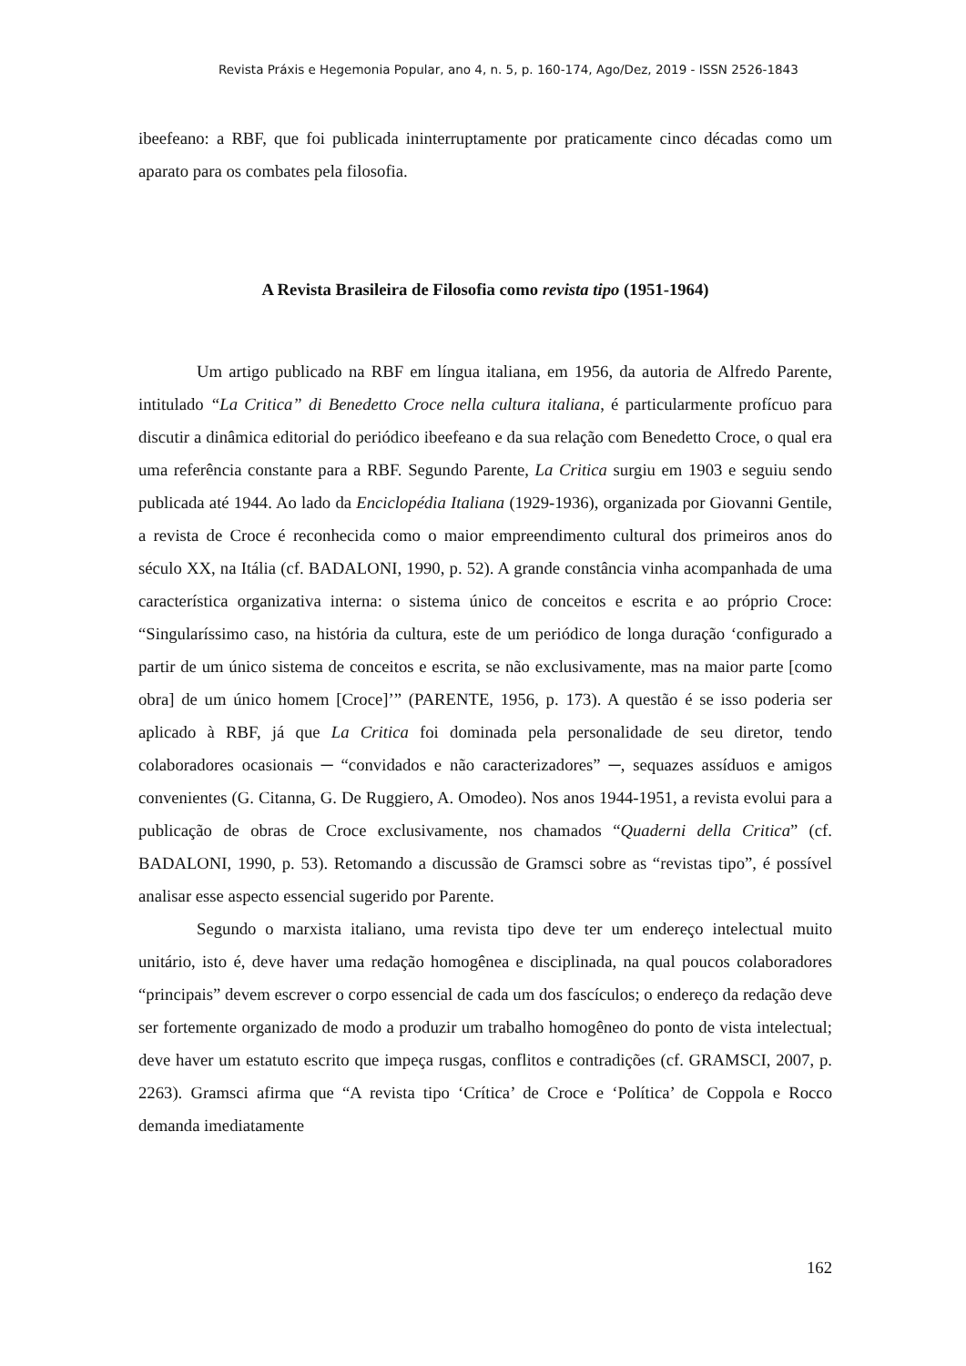Revista Práxis e Hegemonia Popular, ano 4, n. 5, p. 160-174, Ago/Dez, 2019 - ISSN 2526-1843
ibeefeano: a RBF, que foi publicada ininterruptamente por praticamente cinco décadas como um aparato para os combates pela filosofia.
A Revista Brasileira de Filosofia como revista tipo (1951-1964)
Um artigo publicado na RBF em língua italiana, em 1956, da autoria de Alfredo Parente, intitulado “La Critica” di Benedetto Croce nella cultura italiana, é particularmente profícuo para discutir a dinâmica editorial do periódico ibeefeano e da sua relação com Benedetto Croce, o qual era uma referência constante para a RBF. Segundo Parente, La Critica surgiu em 1903 e seguiu sendo publicada até 1944. Ao lado da Enciclopédia Italiana (1929-1936), organizada por Giovanni Gentile, a revista de Croce é reconhecida como o maior empreendimento cultural dos primeiros anos do século XX, na Itália (cf. BADALONI, 1990, p. 52). A grande constância vinha acompanhada de uma característica organizativa interna: o sistema único de conceitos e escrita e ao próprio Croce: “Singularíssimo caso, na história da cultura, este de um periódico de longa duração ‘configurado a partir de um único sistema de conceitos e escrita, se não exclusivamente, mas na maior parte [como obra] de um único homem [Croce]’” (PARENTE, 1956, p. 173). A questão é se isso poderia ser aplicado à RBF, já que La Critica foi dominada pela personalidade de seu diretor, tendo colaboradores ocasionais ─ “convidados e não caracterizadores” ─, sequazes assíduos e amigos convenientes (G. Citanna, G. De Ruggiero, A. Omodeo). Nos anos 1944-1951, a revista evolui para a publicação de obras de Croce exclusivamente, nos chamados “Quaderni della Critica” (cf. BADALONI, 1990, p. 53). Retomando a discussão de Gramsci sobre as “revistas tipo”, é possível analisar esse aspecto essencial sugerido por Parente.
Segundo o marxista italiano, uma revista tipo deve ter um endereço intelectual muito unitário, isto é, deve haver uma redação homogênea e disciplinada, na qual poucos colaboradores “principais” devem escrever o corpo essencial de cada um dos fascículos; o endereço da redação deve ser fortemente organizado de modo a produzir um trabalho homogêneo do ponto de vista intelectual; deve haver um estatuto escrito que impeça rusgas, conflitos e contradições (cf. GRAMSCI, 2007, p. 2263). Gramsci afirma que “A revista tipo ‘Crítica’ de Croce e ‘Política’ de Coppola e Rocco demanda imediatamente
162